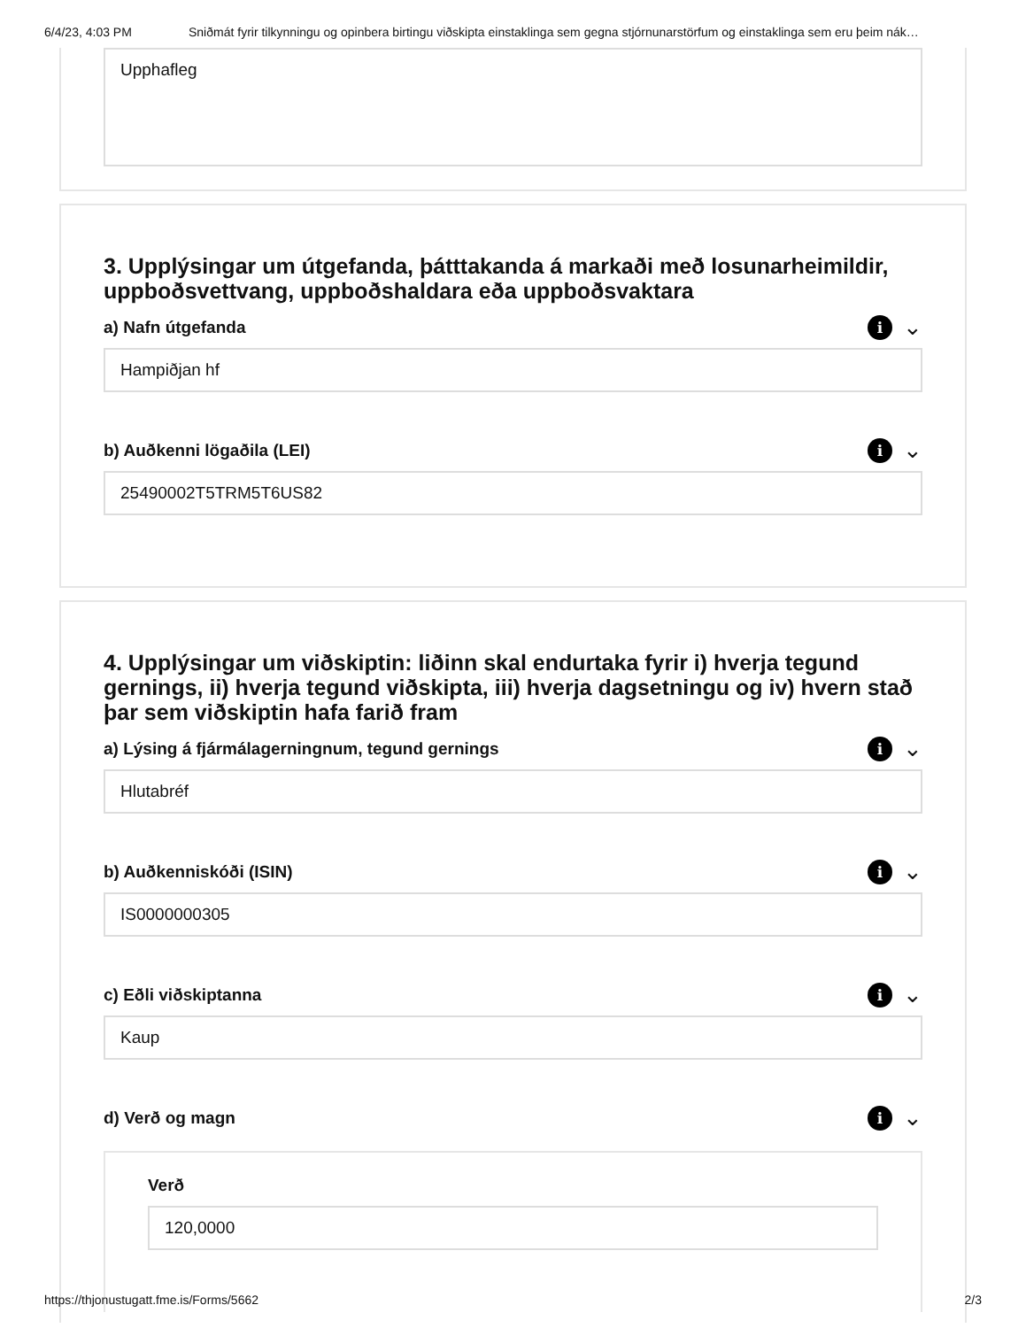6/4/23, 4:03 PM Sniðmát fyrir tilkynningu og opinbera birtingu viðskipta einstaklinga sem gegna stjórnunarstörfum og einstaklinga sem eru þeim nák…
Upphafleg
3. Upplýsingar um útgefanda, þátttakanda á markaði með losunarheimildir, uppboðsvettvang, uppboðshaldara eða uppboðsvaktara
a) Nafn útgefanda i ⌄
Hampiðjan hf
b) Auðkenni lögaðila (LEI) i ⌄
25490002T5TRM5T6US82
4. Upplýsingar um viðskiptin: liðinn skal endurtaka fyrir i) hverja tegund gernings, ii) hverja tegund viðskipta, iii) hverja dagsetningu og iv) hvern stað þar sem viðskiptin hafa farið fram
a) Lýsing á fjármálagerningnum, tegund gernings i ⌄
Hlutabréf
b) Auðkenniskóði (ISIN) i ⌄
IS0000000305
c) Eðli viðskiptanna i ⌄
Kaup
d) Verð og magn i ⌄
Verð
120,0000
https://thjonustugatt.fme.is/Forms/5662 2/3